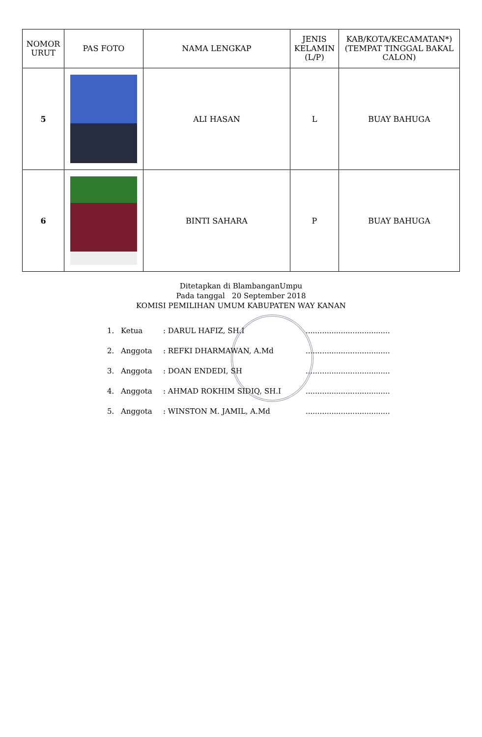| NOMOR URUT | PAS FOTO | NAMA LENGKAP | JENIS KELAMIN (L/P) | KAB/KOTA/KECAMATAN*) (TEMPAT TINGGAL BAKAL CALON) |
| --- | --- | --- | --- | --- |
| 5 | | ALI HASAN | L | BUAY BAHUGA |
| 6 | | BINTI SAHARA | P | BUAY BAHUGA |
Ditetapkan di BlambanganUmpu
Pada tanggal 20 September 2018
KOMISI PEMILIHAN UMUM KABUPATEN WAY KANAN
1. Ketua: DARUL HAFIZ, SH.I....................................
2. Anggota: REFKI DHARMAWAN, A.Md....................................
3. Anggota: DOAN ENDEDI, SH....................................
4. Anggota: AHMAD ROKHIM SIDIQ, SH.I....................................
5. Anggota: WINSTON M. JAMIL, A.Md....................................